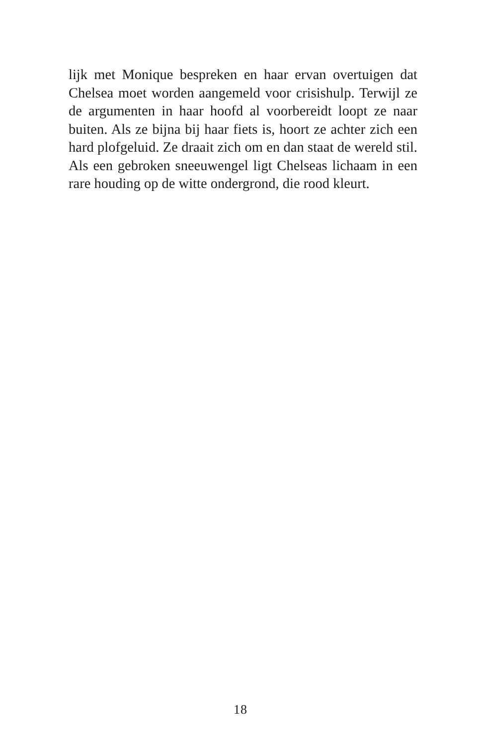lijk met Monique bespreken en haar ervan overtuigen dat Chelsea moet worden aangemeld voor crisishulp. Terwijl ze de argumenten in haar hoofd al voorbereidt loopt ze naar buiten. Als ze bijna bij haar fiets is, hoort ze achter zich een hard plofgeluid. Ze draait zich om en dan staat de wereld stil. Als een gebroken sneeuwengel ligt Chelseas lichaam in een rare houding op de witte ondergrond, die rood kleurt.
18